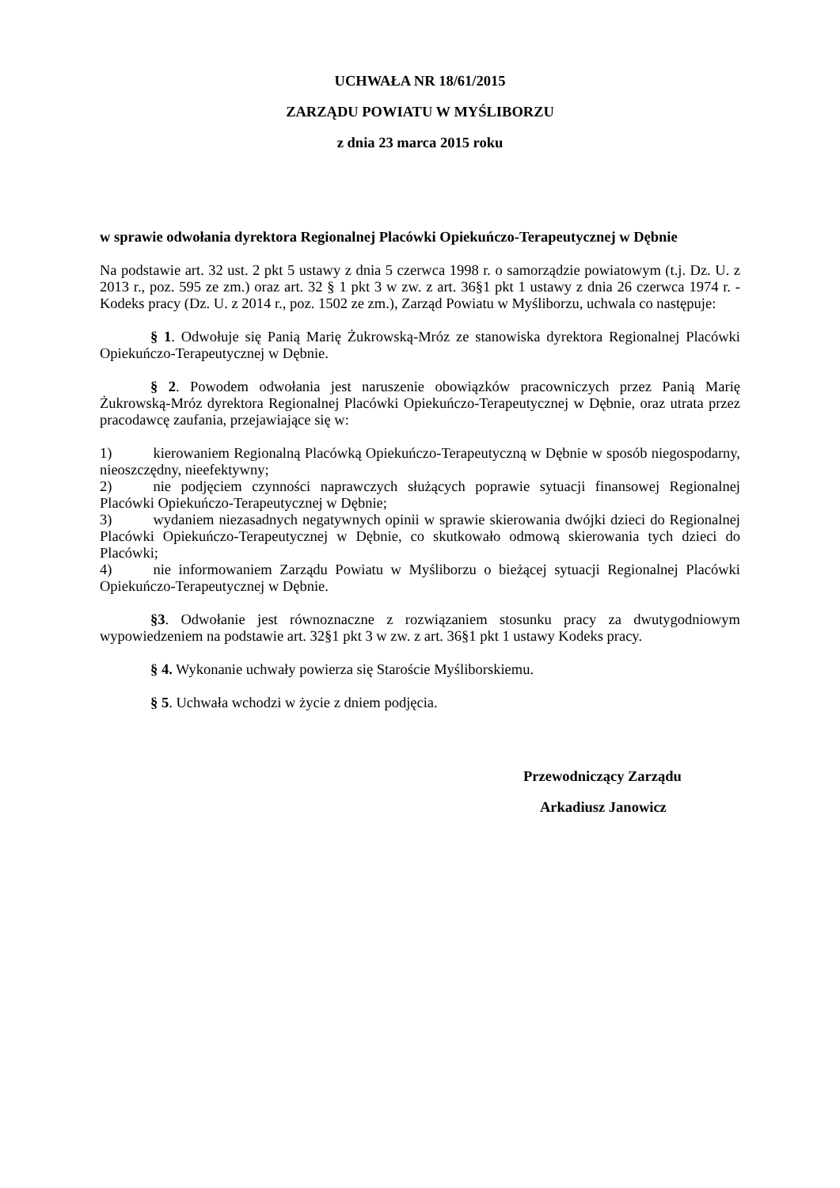UCHWAŁA NR 18/61/2015
ZARZĄDU POWIATU W MYŚLIBORZU
z dnia 23 marca 2015 roku
w sprawie odwołania dyrektora Regionalnej Placówki Opiekuńczo-Terapeutycznej w Dębnie
Na podstawie art. 32 ust. 2 pkt 5 ustawy z dnia 5 czerwca 1998 r. o samorządzie powiatowym (t.j. Dz. U. z 2013 r., poz. 595 ze zm.) oraz art. 32 § 1 pkt 3 w zw. z art. 36§1 pkt 1 ustawy z dnia 26 czerwca 1974 r. - Kodeks pracy (Dz. U. z 2014 r., poz. 1502 ze zm.), Zarząd Powiatu w Myśliborzu, uchwala co następuje:
§ 1. Odwołuje się Panią Marię Żukrowską-Mróz ze stanowiska dyrektora Regionalnej Placówki Opiekuńczo-Terapeutycznej w Dębnie.
§ 2. Powodem odwołania jest naruszenie obowiązków pracowniczych przez Panią Marię Żukrowską-Mróz dyrektora Regionalnej Placówki Opiekuńczo-Terapeutycznej w Dębnie, oraz utrata przez pracodawcę zaufania, przejawiające się w:
1) kierowaniem Regionalną Placówką Opiekuńczo-Terapeutyczną w Dębnie w sposób niegospodarny, nieoszczędny, nieefektywny;
2) nie podjęciem czynności naprawczych służących poprawie sytuacji finansowej Regionalnej Placówki Opiekuńczo-Terapeutycznej w Dębnie;
3) wydaniem niezasadnych negatywnych opinii w sprawie skierowania dwójki dzieci do Regionalnej Placówki Opiekuńczo-Terapeutycznej w Dębnie, co skutkowało odmową skierowania tych dzieci do Placówki;
4) nie informowaniem Zarządu Powiatu w Myśliborzu o bieżącej sytuacji Regionalnej Placówki Opiekuńczo-Terapeutycznej w Dębnie.
§3. Odwołanie jest równoznaczne z rozwiązaniem stosunku pracy za dwutygodniowym wypowiedzeniem na podstawie art. 32§1 pkt 3 w zw. z art. 36§1 pkt 1 ustawy Kodeks pracy.
§ 4. Wykonanie uchwały powierza się Staroście Myśliborskiemu.
§ 5. Uchwała wchodzi w życie z dniem podjęcia.
Przewodniczący Zarządu
Arkadiusz Janowicz